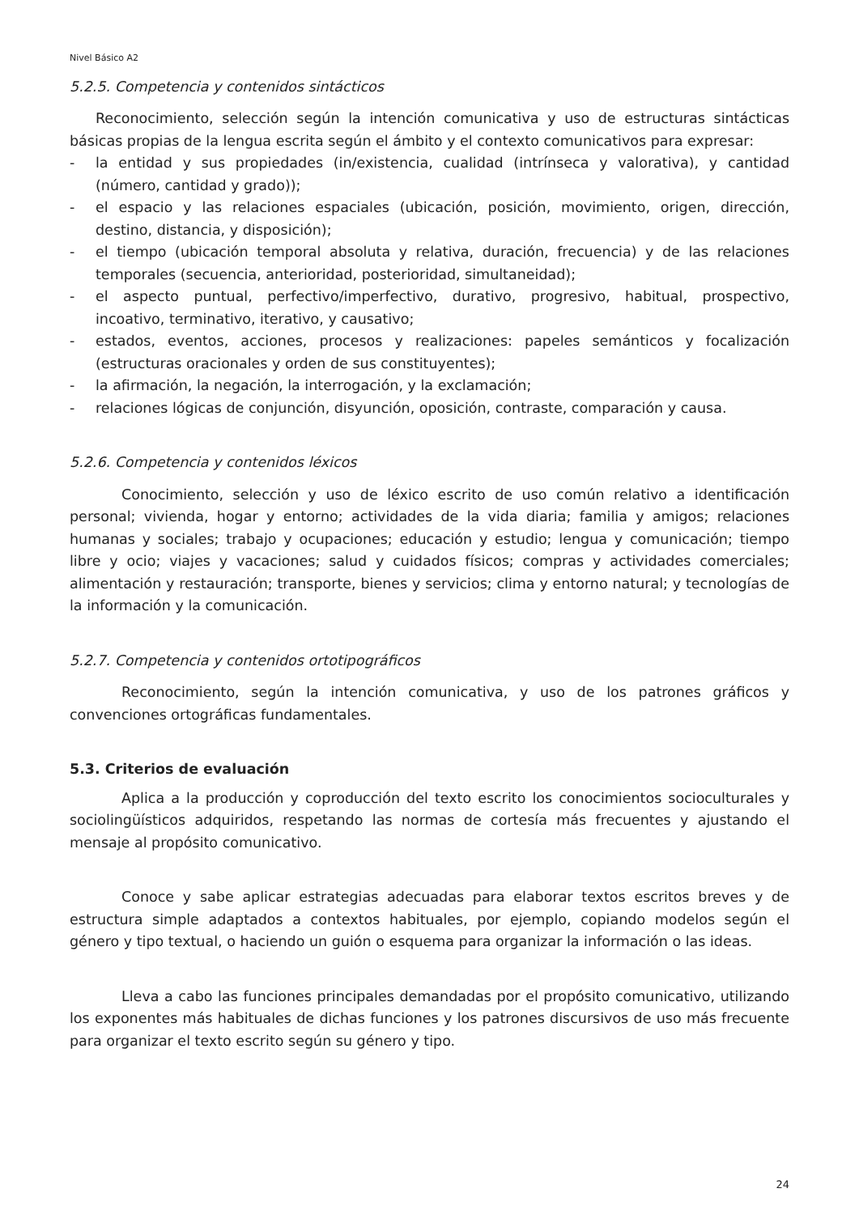Nivel Básico A2
5.2.5. Competencia y contenidos sintácticos
Reconocimiento, selección según la intención comunicativa y uso de estructuras sintácticas básicas propias de la lengua escrita según el ámbito y el contexto comunicativos para expresar:
- la entidad y sus propiedades (in/existencia, cualidad (intrínseca y valorativa), y cantidad (número, cantidad y grado));
- el espacio y las relaciones espaciales (ubicación, posición, movimiento, origen, dirección, destino, distancia, y disposición);
- el tiempo (ubicación temporal absoluta y relativa, duración, frecuencia) y de las relaciones temporales (secuencia, anterioridad, posterioridad, simultaneidad);
- el aspecto puntual, perfectivo/imperfectivo, durativo, progresivo, habitual, prospectivo, incoativo, terminativo, iterativo, y causativo;
- estados, eventos, acciones, procesos y realizaciones: papeles semánticos y focalización (estructuras oracionales y orden de sus constituyentes);
- la afirmación, la negación, la interrogación, y la exclamación;
- relaciones lógicas de conjunción, disyunción, oposición, contraste, comparación y causa.
5.2.6. Competencia y contenidos léxicos
Conocimiento, selección y uso de léxico escrito de uso común relativo a identificación personal; vivienda, hogar y entorno; actividades de la vida diaria; familia y amigos; relaciones humanas y sociales; trabajo y ocupaciones; educación y estudio; lengua y comunicación; tiempo libre y ocio; viajes y vacaciones; salud y cuidados físicos; compras y actividades comerciales; alimentación y restauración; transporte, bienes y servicios; clima y entorno natural; y tecnologías de la información y la comunicación.
5.2.7. Competencia y contenidos ortotipográficos
Reconocimiento, según la intención comunicativa, y uso de los patrones gráficos y convenciones ortográficas fundamentales.
5.3. Criterios de evaluación
Aplica a la producción y coproducción del texto escrito los conocimientos socioculturales y sociolingüísticos adquiridos, respetando las normas de cortesía más frecuentes y ajustando el mensaje al propósito comunicativo.
Conoce y sabe aplicar estrategias adecuadas para elaborar textos escritos breves y de estructura simple adaptados a contextos habituales, por ejemplo, copiando modelos según el género y tipo textual, o haciendo un guión o esquema para organizar la información o las ideas.
Lleva a cabo las funciones principales demandadas por el propósito comunicativo, utilizando los exponentes más habituales de dichas funciones y los patrones discursivos de uso más frecuente para organizar el texto escrito según su género y tipo.
24